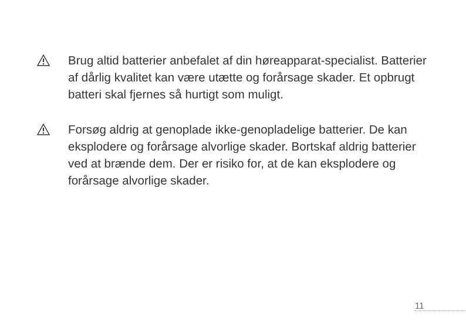Brug altid batterier anbefalet af din høreapparat-specialist. Batterier af dårlig kvalitet kan være utætte og forårsage skader. Et opbrugt batteri skal fjernes så hurtigt som muligt.
Forsøg aldrig at genoplade ikke-genopladelige batterier. De kan eksplodere og forårsage alvorlige skader. Bortskaf aldrig batterier ved at brænde dem. Der er risiko for, at de kan eksplodere og forårsage alvorlige skader.
11